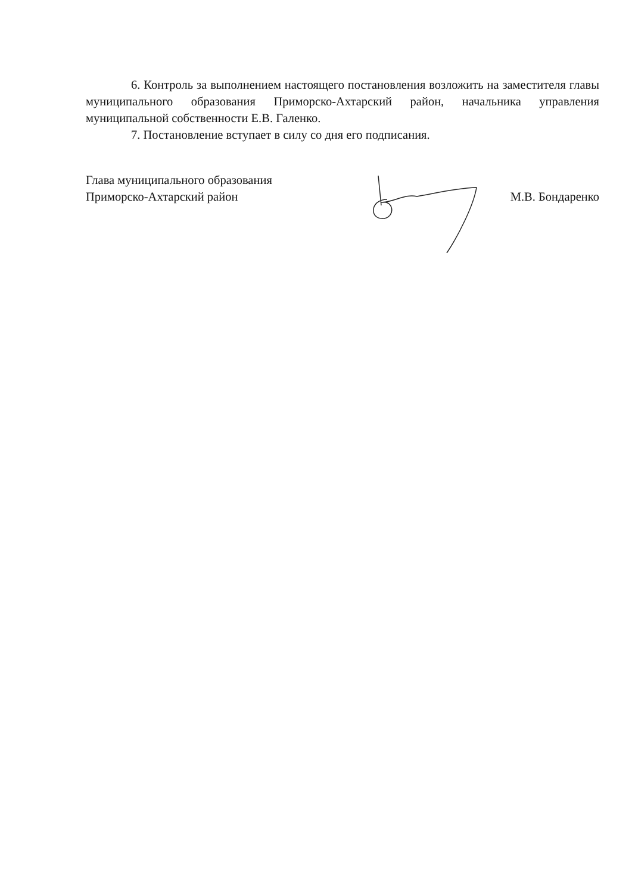6. Контроль за выполнением настоящего постановления возложить на заместителя главы муниципального образования Приморско-Ахтарский район, начальника управления муниципальной собственности Е.В. Галенко.
7. Постановление вступает в силу со дня его подписания.
Глава муниципального образования
Приморско-Ахтарский район
М.В. Бондаренко